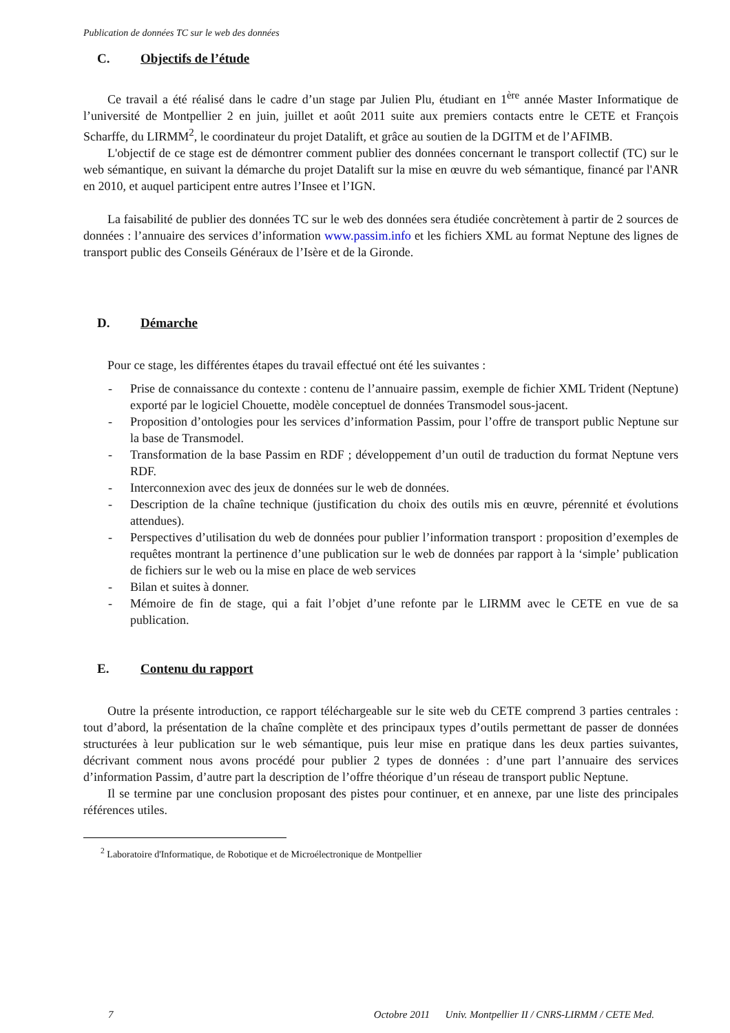Publication de données TC sur le web des données
C. Objectifs de l’étude
Ce travail a été réalisé dans le cadre d’un stage par Julien Plu, étudiant en 1<sup>ère</sup> année Master Informatique de l’université de Montpellier 2 en juin, juillet et août 2011 suite aux premiers contacts entre le CETE et François Scharffe, du LIRMM<sup>2</sup>, le coordinateur du projet Datalift, et grâce au soutien de la DGITM et de l’AFIMB.
L'objectif de ce stage est de démontrer comment publier des données concernant le transport collectif (TC) sur le web sémantique, en suivant la démarche du projet Datalift sur la mise en œuvre du web sémantique, financé par l'ANR en 2010, et auquel participent entre autres l’Insee et l’IGN.
La faisabilité de publier des données TC sur le web des données sera étudiée concrètement à partir de 2 sources de données : l’annuaire des services d’information www.passim.info et les fichiers XML au format Neptune des lignes de transport public des Conseils Généraux de l’Isère et de la Gironde.
D. Démarche
Pour ce stage, les différentes étapes du travail effectué ont été les suivantes :
- Prise de connaissance du contexte : contenu de l’annuaire passim, exemple de fichier XML Trident (Neptune) exporté par le logiciel Chouette, modèle conceptuel de données Transmodel sous-jacent.
- Proposition d’ontologies pour les services d’information Passim, pour l’offre de transport public Neptune sur la base de Transmodel.
- Transformation de la base Passim en RDF ; développement d’un outil de traduction du format Neptune vers RDF.
- Interconnexion avec des jeux de données sur le web de données.
- Description de la chaîne technique (justification du choix des outils mis en œuvre, pérennité et évolutions attendues).
- Perspectives d’utilisation du web de données pour publier l’information transport : proposition d’exemples de requêtes montrant la pertinence d’une publication sur le web de données par rapport à la ‘simple’ publication de fichiers sur le web ou la mise en place de web services
- Bilan et suites à donner.
- Mémoire de fin de stage, qui a fait l’objet d’une refonte par le LIRMM avec le CETE en vue de sa publication.
E. Contenu du rapport
Outre la présente introduction, ce rapport téléchargeable sur le site web du CETE comprend 3 parties centrales : tout d’abord, la présentation de la chaîne complète et des principaux types d’outils permettant de passer de données structurées à leur publication sur le web sémantique, puis leur mise en pratique dans les deux parties suivantes, décrivant comment nous avons procédé pour publier 2 types de données : d’une part l’annuaire des services d’information Passim, d’autre part la description de l’offre théorique d’un réseau de transport public Neptune.
Il se termine par une conclusion proposant des pistes pour continuer, et en annexe, par une liste des principales références utiles.
<sup>2</sup> Laboratoire d'Informatique, de Robotique et de Microélectronique de Montpellier
7 Octobre 2011 Univ. Montpellier II / CNRS-LIRMM / CETE Med.